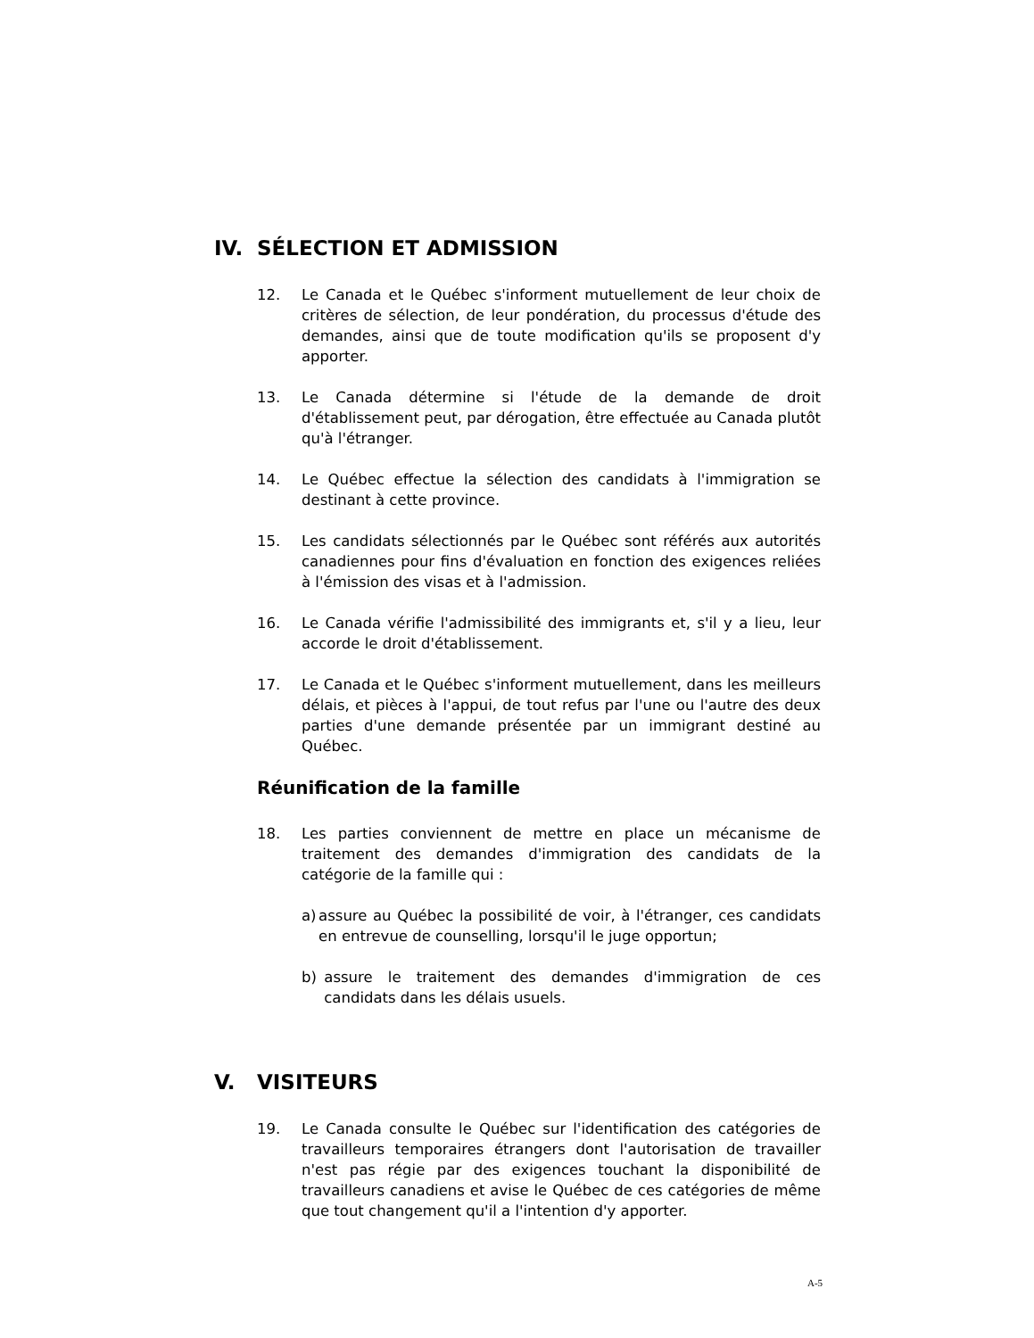IV. SÉLECTION ET ADMISSION
12. Le Canada et le Québec s'informent mutuellement de leur choix de critères de sélection, de leur pondération, du processus d'étude des demandes, ainsi que de toute modification qu'ils se proposent d'y apporter.
13. Le Canada détermine si l'étude de la demande de droit d'établissement peut, par dérogation, être effectuée au Canada plutôt qu'à l'étranger.
14. Le Québec effectue la sélection des candidats à l'immigration se destinant à cette province.
15. Les candidats sélectionnés par le Québec sont référés aux autorités canadiennes pour fins d'évaluation en fonction des exigences reliées à l'émission des visas et à l'admission.
16. Le Canada vérifie l'admissibilité des immigrants et, s'il y a lieu, leur accorde le droit d'établissement.
17. Le Canada et le Québec s'informent mutuellement, dans les meilleurs délais, et pièces à l'appui, de tout refus par l'une ou l'autre des deux parties d'une demande présentée par un immigrant destiné au Québec.
Réunification de la famille
18. Les parties conviennent de mettre en place un mécanisme de traitement des demandes d'immigration des candidats de la catégorie de la famille qui :
a) assure au Québec la possibilité de voir, à l'étranger, ces candidats en entrevue de counselling, lorsqu'il le juge opportun;
b) assure le traitement des demandes d'immigration de ces candidats dans les délais usuels.
V. VISITEURS
19. Le Canada consulte le Québec sur l'identification des catégories de travailleurs temporaires étrangers dont l'autorisation de travailler n'est pas régie par des exigences touchant la disponibilité de travailleurs canadiens et avise le Québec de ces catégories de même que tout changement qu'il a l'intention d'y apporter.
A-5